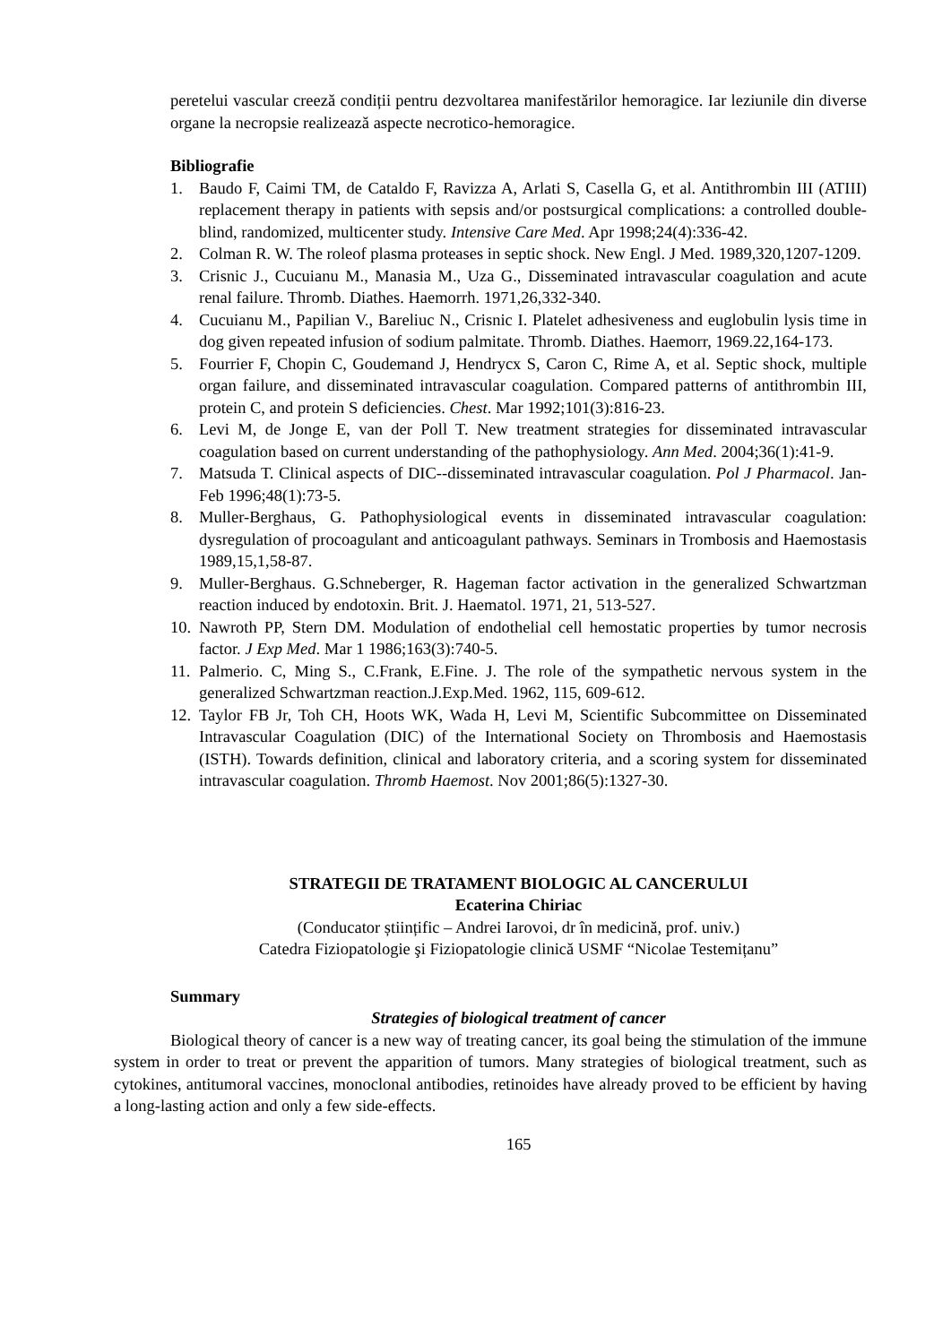peretelui vascular creeză condiții pentru dezvoltarea manifestărilor hemoragice. Iar leziunile din diverse organe la necropsie realizează aspecte necrotico-hemoragice.
Bibliografie
1. Baudo F, Caimi TM, de Cataldo F, Ravizza A, Arlati S, Casella G, et al. Antithrombin III (ATIII) replacement therapy in patients with sepsis and/or postsurgical complications: a controlled double-blind, randomized, multicenter study. Intensive Care Med. Apr 1998;24(4):336-42.
2. Colman R. W. The roleof plasma proteases in septic shock. New Engl. J Med. 1989,320,1207-1209.
3. Crisnic J., Cucuianu M., Manasia M., Uza G., Disseminated intravascular coagulation and acute renal failure. Thromb. Diathes. Haemorrh. 1971,26,332-340.
4. Cucuianu M., Papilian V., Bareliuc N., Crisnic I. Platelet adhesiveness and euglobulin lysis time in dog given repeated infusion of sodium palmitate. Thromb. Diathes. Haemorr, 1969.22,164-173.
5. Fourrier F, Chopin C, Goudemand J, Hendrycx S, Caron C, Rime A, et al. Septic shock, multiple organ failure, and disseminated intravascular coagulation. Compared patterns of antithrombin III, protein C, and protein S deficiencies. Chest. Mar 1992;101(3):816-23.
6. Levi M, de Jonge E, van der Poll T. New treatment strategies for disseminated intravascular coagulation based on current understanding of the pathophysiology. Ann Med. 2004;36(1):41-9.
7. Matsuda T. Clinical aspects of DIC--disseminated intravascular coagulation. Pol J Pharmacol. Jan-Feb 1996;48(1):73-5.
8. Muller-Berghaus, G. Pathophysiological events in disseminated intravascular coagulation: dysregulation of procoagulant and anticoagulant pathways. Seminars in Trombosis and Haemostasis 1989,15,1,58-87.
9. Muller-Berghaus. G.Schneberger, R. Hageman factor activation in the generalized Schwartzman reaction induced by endotoxin. Brit. J. Haematol. 1971, 21, 513-527.
10. Nawroth PP, Stern DM. Modulation of endothelial cell hemostatic properties by tumor necrosis factor. J Exp Med. Mar 1 1986;163(3):740-5.
11. Palmerio. C, Ming S., C.Frank, E.Fine. J. The role of the sympathetic nervous system in the generalized Schwartzman reaction.J.Exp.Med. 1962, 115, 609-612.
12. Taylor FB Jr, Toh CH, Hoots WK, Wada H, Levi M, Scientific Subcommittee on Disseminated Intravascular Coagulation (DIC) of the International Society on Thrombosis and Haemostasis (ISTH). Towards definition, clinical and laboratory criteria, and a scoring system for disseminated intravascular coagulation. Thromb Haemost. Nov 2001;86(5):1327-30.
STRATEGII DE TRATAMENT BIOLOGIC AL CANCERULUI
Ecaterina Chiriac
(Conducator științific – Andrei Iarovoi, dr în medicină, prof. univ.)
Catedra Fiziopatologie şi Fiziopatologie clinică USMF “Nicolae Testemițanu”
Summary
Strategies of biological treatment of cancer
Biological theory of cancer is a new way of treating cancer, its goal being the stimulation of the immune system in order to treat or prevent the apparition of tumors. Many strategies of biological treatment, such as cytokines, antitumoral vaccines, monoclonal antibodies, retinoides have already proved to be efficient by having a long-lasting action and only a few side-effects.
165